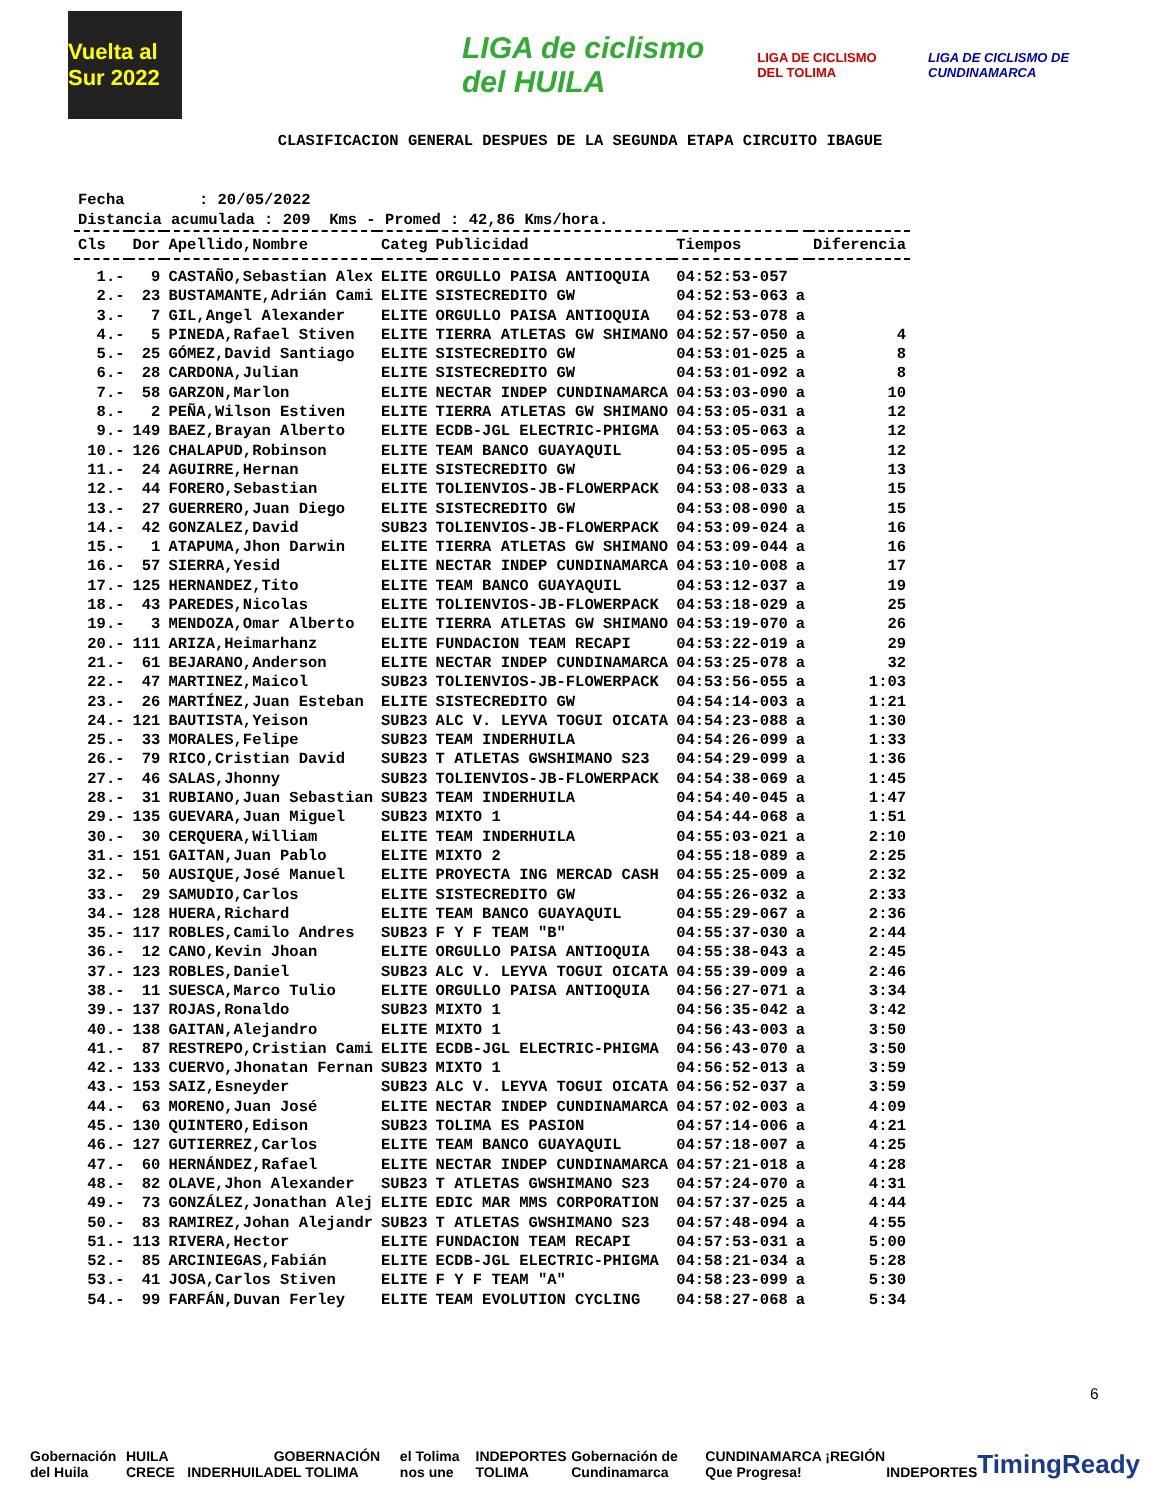Vuelta al Sur 2022
LIGA de ciclismo del HUILA
LIGA DE CICLISMO DEL TOLIMA
LIGA DE CICLISMO DE CUNDINAMARCA
CLASIFICACION GENERAL DESPUES DE LA SEGUNDA ETAPA CIRCUITO IBAGUE
Fecha : 20/05/2022 Distancia acumulada : 209 Kms - Promed : 42,86 Kms/hora.
| Cls | Dor | Apellido,Nombre | Categ | Publicidad | Tiempos | | Diferencia |
| --- | --- | --- | --- | --- | --- | --- | --- |
| 1.- | 9 | CASTAÑO,Sebastian Alex | ELITE | ORGULLO PAISA ANTIOQUIA | 04:52:53-057 | | |
| 2.- | 23 | BUSTAMANTE,Adrián Cami | ELITE | SISTECREDITO GW | 04:52:53-063 | a | |
| 3.- | 7 | GIL,Angel Alexander | ELITE | ORGULLO PAISA ANTIOQUIA | 04:52:53-078 | a | |
| 4.- | 5 | PINEDA,Rafael Stiven | ELITE | TIERRA ATLETAS GW SHIMANO | 04:52:57-050 | a | 4 |
| 5.- | 25 | GÓMEZ,David Santiago | ELITE | SISTECREDITO GW | 04:53:01-025 | a | 8 |
| 6.- | 28 | CARDONA,Julian | ELITE | SISTECREDITO GW | 04:53:01-092 | a | 8 |
| 7.- | 58 | GARZON,Marlon | ELITE | NECTAR INDEP CUNDINAMARCA | 04:53:03-090 | a | 10 |
| 8.- | 2 | PEÑA,Wilson Estiven | ELITE | TIERRA ATLETAS GW SHIMANO | 04:53:05-031 | a | 12 |
| 9.- | 149 | BAEZ,Brayan Alberto | ELITE | ECDB-JGL ELECTRIC-PHIGMA | 04:53:05-063 | a | 12 |
| 10.- | 126 | CHALAPUD,Robinson | ELITE | TEAM BANCO GUAYAQUIL | 04:53:05-095 | a | 12 |
| 11.- | 24 | AGUIRRE,Hernan | ELITE | SISTECREDITO GW | 04:53:06-029 | a | 13 |
| 12.- | 44 | FORERO,Sebastian | ELITE | TOLIENVIOS-JB-FLOWERPACK | 04:53:08-033 | a | 15 |
| 13.- | 27 | GUERRERO,Juan Diego | ELITE | SISTECREDITO GW | 04:53:08-090 | a | 15 |
| 14.- | 42 | GONZALEZ,David | SUB23 | TOLIENVIOS-JB-FLOWERPACK | 04:53:09-024 | a | 16 |
| 15.- | 1 | ATAPUMA,Jhon Darwin | ELITE | TIERRA ATLETAS GW SHIMANO | 04:53:09-044 | a | 16 |
| 16.- | 57 | SIERRA,Yesid | ELITE | NECTAR INDEP CUNDINAMARCA | 04:53:10-008 | a | 17 |
| 17.- | 125 | HERNANDEZ,Tito | ELITE | TEAM BANCO GUAYAQUIL | 04:53:12-037 | a | 19 |
| 18.- | 43 | PAREDES,Nicolas | ELITE | TOLIENVIOS-JB-FLOWERPACK | 04:53:18-029 | a | 25 |
| 19.- | 3 | MENDOZA,Omar Alberto | ELITE | TIERRA ATLETAS GW SHIMANO | 04:53:19-070 | a | 26 |
| 20.- | 111 | ARIZA,Heimarhanz | ELITE | FUNDACION TEAM RECAPI | 04:53:22-019 | a | 29 |
| 21.- | 61 | BEJARANO,Anderson | ELITE | NECTAR INDEP CUNDINAMARCA | 04:53:25-078 | a | 32 |
| 22.- | 47 | MARTINEZ,Maicol | SUB23 | TOLIENVIOS-JB-FLOWERPACK | 04:53:56-055 | a | 1:03 |
| 23.- | 26 | MARTÍNEZ,Juan Esteban | ELITE | SISTECREDITO GW | 04:54:14-003 | a | 1:21 |
| 24.- | 121 | BAUTISTA,Yeison | SUB23 | ALC V. LEYVA TOGUI OICATA | 04:54:23-088 | a | 1:30 |
| 25.- | 33 | MORALES,Felipe | SUB23 | TEAM INDERHUILA | 04:54:26-099 | a | 1:33 |
| 26.- | 79 | RICO,Cristian David | SUB23 | T ATLETAS GWSHIMANO S23 | 04:54:29-099 | a | 1:36 |
| 27.- | 46 | SALAS,Jhonny | SUB23 | TOLIENVIOS-JB-FLOWERPACK | 04:54:38-069 | a | 1:45 |
| 28.- | 31 | RUBIANO,Juan Sebastian | SUB23 | TEAM INDERHUILA | 04:54:40-045 | a | 1:47 |
| 29.- | 135 | GUEVARA,Juan Miguel | SUB23 | MIXTO 1 | 04:54:44-068 | a | 1:51 |
| 30.- | 30 | CERQUERA,William | ELITE | TEAM INDERHUILA | 04:55:03-021 | a | 2:10 |
| 31.- | 151 | GAITAN,Juan Pablo | ELITE | MIXTO 2 | 04:55:18-089 | a | 2:25 |
| 32.- | 50 | AUSIQUE,José Manuel | ELITE | PROYECTA ING MERCAD CASH | 04:55:25-009 | a | 2:32 |
| 33.- | 29 | SAMUDIO,Carlos | ELITE | SISTECREDITO GW | 04:55:26-032 | a | 2:33 |
| 34.- | 128 | HUERA,Richard | ELITE | TEAM BANCO GUAYAQUIL | 04:55:29-067 | a | 2:36 |
| 35.- | 117 | ROBLES,Camilo Andres | SUB23 | F Y F TEAM "B" | 04:55:37-030 | a | 2:44 |
| 36.- | 12 | CANO,Kevin Jhoan | ELITE | ORGULLO PAISA ANTIOQUIA | 04:55:38-043 | a | 2:45 |
| 37.- | 123 | ROBLES,Daniel | SUB23 | ALC V. LEYVA TOGUI OICATA | 04:55:39-009 | a | 2:46 |
| 38.- | 11 | SUESCA,Marco Tulio | ELITE | ORGULLO PAISA ANTIOQUIA | 04:56:27-071 | a | 3:34 |
| 39.- | 137 | ROJAS,Ronaldo | SUB23 | MIXTO 1 | 04:56:35-042 | a | 3:42 |
| 40.- | 138 | GAITAN,Alejandro | ELITE | MIXTO 1 | 04:56:43-003 | a | 3:50 |
| 41.- | 87 | RESTREPO,Cristian Cami | ELITE | ECDB-JGL ELECTRIC-PHIGMA | 04:56:43-070 | a | 3:50 |
| 42.- | 133 | CUERVO,Jhonatan Fernan | SUB23 | MIXTO 1 | 04:56:52-013 | a | 3:59 |
| 43.- | 153 | SAIZ,Esneyder | SUB23 | ALC V. LEYVA TOGUI OICATA | 04:56:52-037 | a | 3:59 |
| 44.- | 63 | MORENO,Juan José | ELITE | NECTAR INDEP CUNDINAMARCA | 04:57:02-003 | a | 4:09 |
| 45.- | 130 | QUINTERO,Edison | SUB23 | TOLIMA ES PASION | 04:57:14-006 | a | 4:21 |
| 46.- | 127 | GUTIERREZ,Carlos | ELITE | TEAM BANCO GUAYAQUIL | 04:57:18-007 | a | 4:25 |
| 47.- | 60 | HERNÁNDEZ,Rafael | ELITE | NECTAR INDEP CUNDINAMARCA | 04:57:21-018 | a | 4:28 |
| 48.- | 82 | OLAVE,Jhon Alexander | SUB23 | T ATLETAS GWSHIMANO S23 | 04:57:24-070 | a | 4:31 |
| 49.- | 73 | GONZÁLEZ,Jonathan Alej | ELITE | EDIC MAR MMS CORPORATION | 04:57:37-025 | a | 4:44 |
| 50.- | 83 | RAMIREZ,Johan Alejandr | SUB23 | T ATLETAS GWSHIMANO S23 | 04:57:48-094 | a | 4:55 |
| 51.- | 113 | RIVERA,Hector | ELITE | FUNDACION TEAM RECAPI | 04:57:53-031 | a | 5:00 |
| 52.- | 85 | ARCINIEGAS,Fabián | ELITE | ECDB-JGL ELECTRIC-PHIGMA | 04:58:21-034 | a | 5:28 |
| 53.- | 41 | JOSA,Carlos Stiven | ELITE | F Y F TEAM "A" | 04:58:23-099 | a | 5:30 |
| 54.- | 99 | FARFÁN,Duvan Ferley | ELITE | TEAM EVOLUTION CYCLING | 04:58:27-068 | a | 5:34 |
6
Gobernación del Huila HUILA CRECE INDERHUILA GOBERNACIÓN DEL TOLIMA el Tolima nos une INDEPORTES TOLIMA Gobernación de Cundinamarca CUNDINAMARCA ¡REGIÓN Que Progresa! INDEPORTES TimingReady